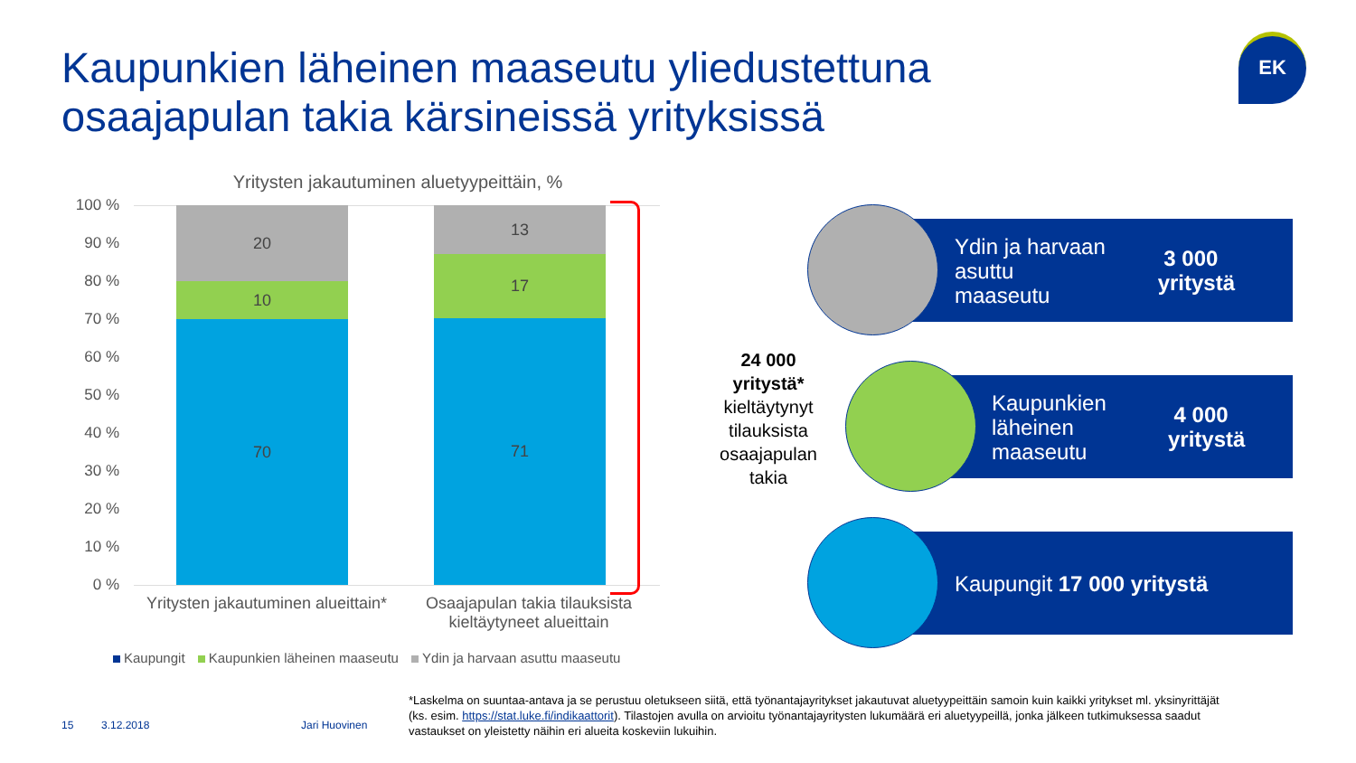Kaupunkien läheinen maaseutu yliedustettuna
osaajapulan takia kärsineissä yrityksissä
EK
Yritysten jakautuminen aluetyypeittäin, %
100 %
90 %
80 %
70 %
60 %
50 %
40 %
30 %
20 %
10 %
0 %
20
10
70
13
17
71
Yritysten jakautuminen alueittain*
Osaajapulan takia tilauksista kieltäytyneet alueittain
Kaupungit Kaupunkien läheinen maaseutu Ydin ja harvaan asuttu maaseutu
24 000 yritystä*
kieltäytynyt tilauksista osaajapulan takia
Ydin ja harvaan asuttu
maaseutu 3 000 yritystä
Kaupunkien läheinen
maaseutu 4 000 yritystä
Kaupungit 17 000 yritystä
15 3.12.2018 Jari Huovinen
*Laskelma on suuntaa-antava ja se perustuu oletukseen siitä, että työnantajayritykset jakautuvat aluetyypeittäin samoin kuin kaikki yritykset ml. yksinyrittäjät (ks. esim. https://stat.luke.fi/indikaattorit). Tilastojen avulla on arvioitu työnantajayritysten lukumäärä eri aluetyypeillä, jonka jälkeen tutkimuksessa saadut vastaukset on yleistetty näihin eri alueita koskeviin lukuihin.